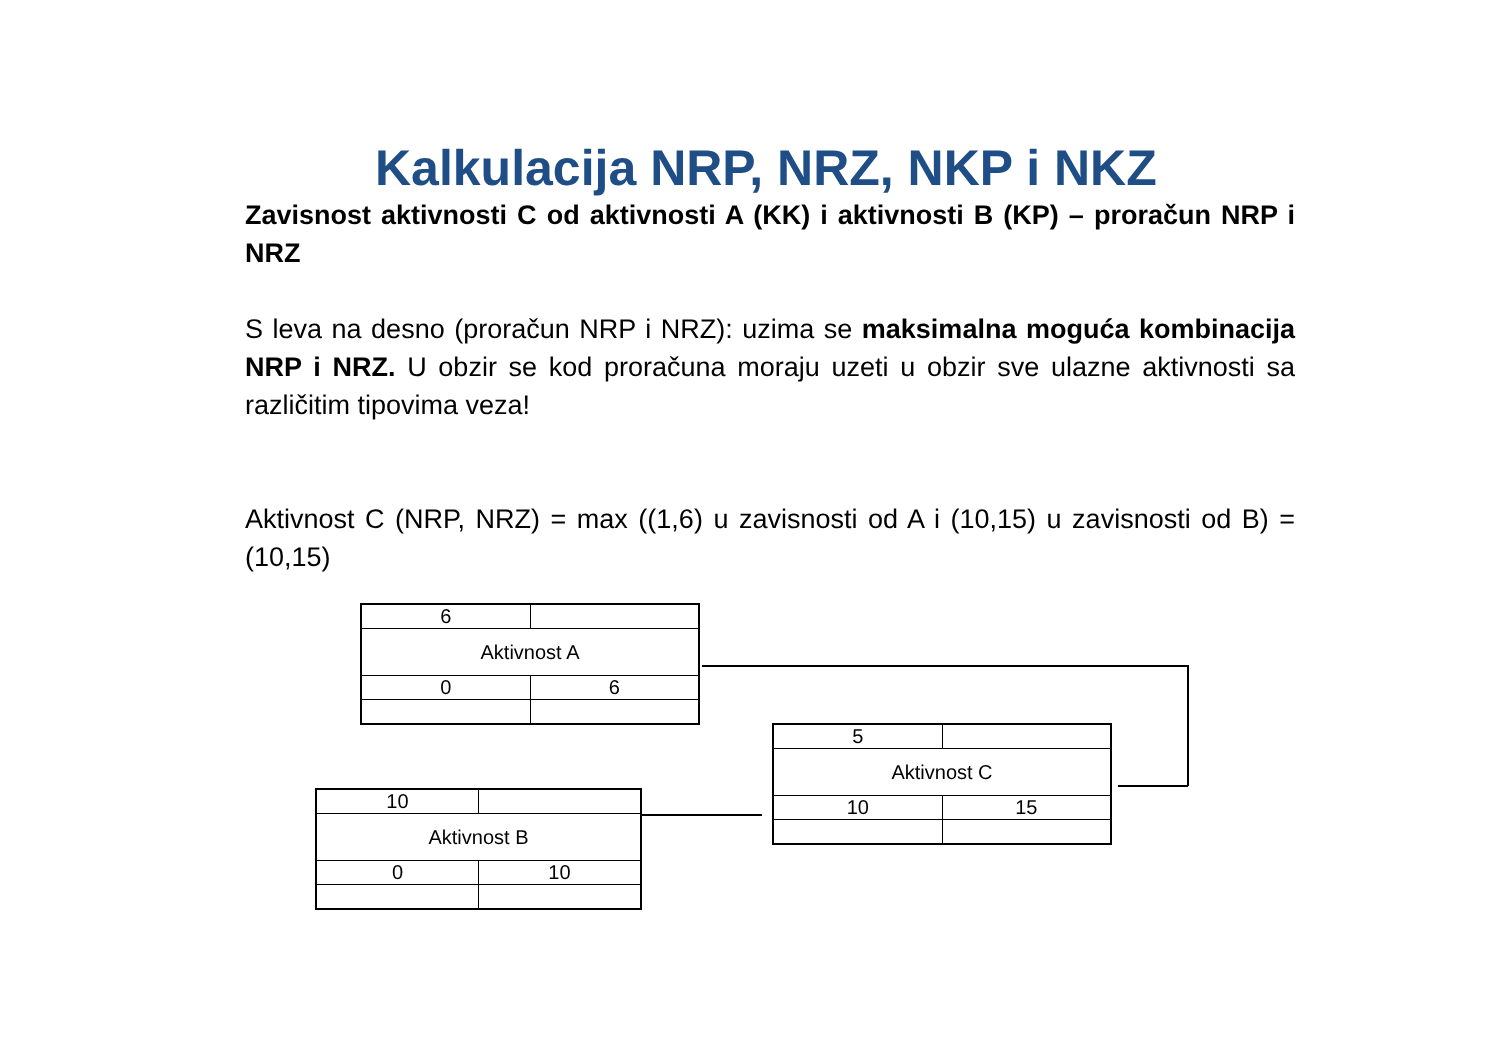Kalkulacija NRP, NRZ, NKP i NKZ
Zavisnost aktivnosti C od aktivnosti A (KK) i aktivnosti B (KP) – proračun NRP i NRZ
S leva na desno (proračun NRP i NRZ): uzima se maksimalna moguća kombinacija NRP i NRZ. U obzir se kod proračuna moraju uzeti u obzir sve ulazne aktivnosti sa različitim tipovima veza!
Aktivnost C (NRP, NRZ) = max ((1,6) u zavisnosti od A i (10,15) u zavisnosti od B) = (10,15)
| 6 | |
| Aktivnost A | |
| 0 | 6 |
| 10 | |
| Aktivnost B | |
| 0 | 10 |
| 5 | |
| Aktivnost C | |
| 10 | 15 |